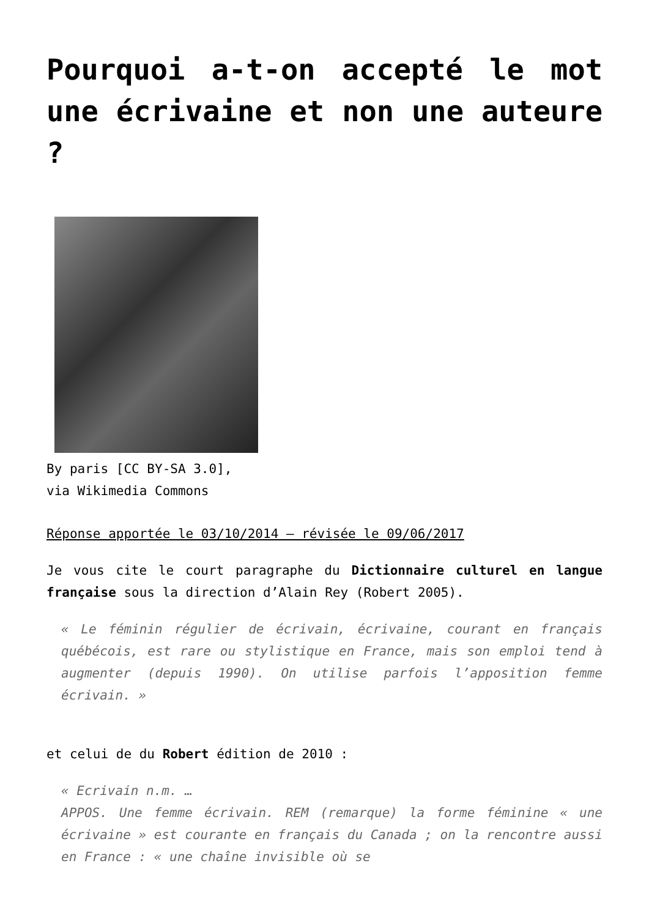Pourquoi a-t-on accepté le mot une écrivaine et non une auteure ?
By paris [CC BY-SA 3.0],
via Wikimedia Commons
Réponse apportée le 03/10/2014 – révisée le 09/06/2017
Je vous cite le court paragraphe du Dictionnaire culturel en langue française sous la direction d’Alain Rey (Robert 2005).
« Le féminin régulier de écrivain, écrivaine, courant en français québécois, est rare ou stylistique en France, mais son emploi tend à augmenter (depuis 1990). On utilise parfois l’apposition femme écrivain. »
et celui de du Robert édition de 2010 :
« Ecrivain n.m. …
APPOS. Une femme écrivain. REM (remarque) la forme féminine « une écrivaine » est courante en français du Canada ; on la rencontre aussi en France : « une chaîne invisible où se